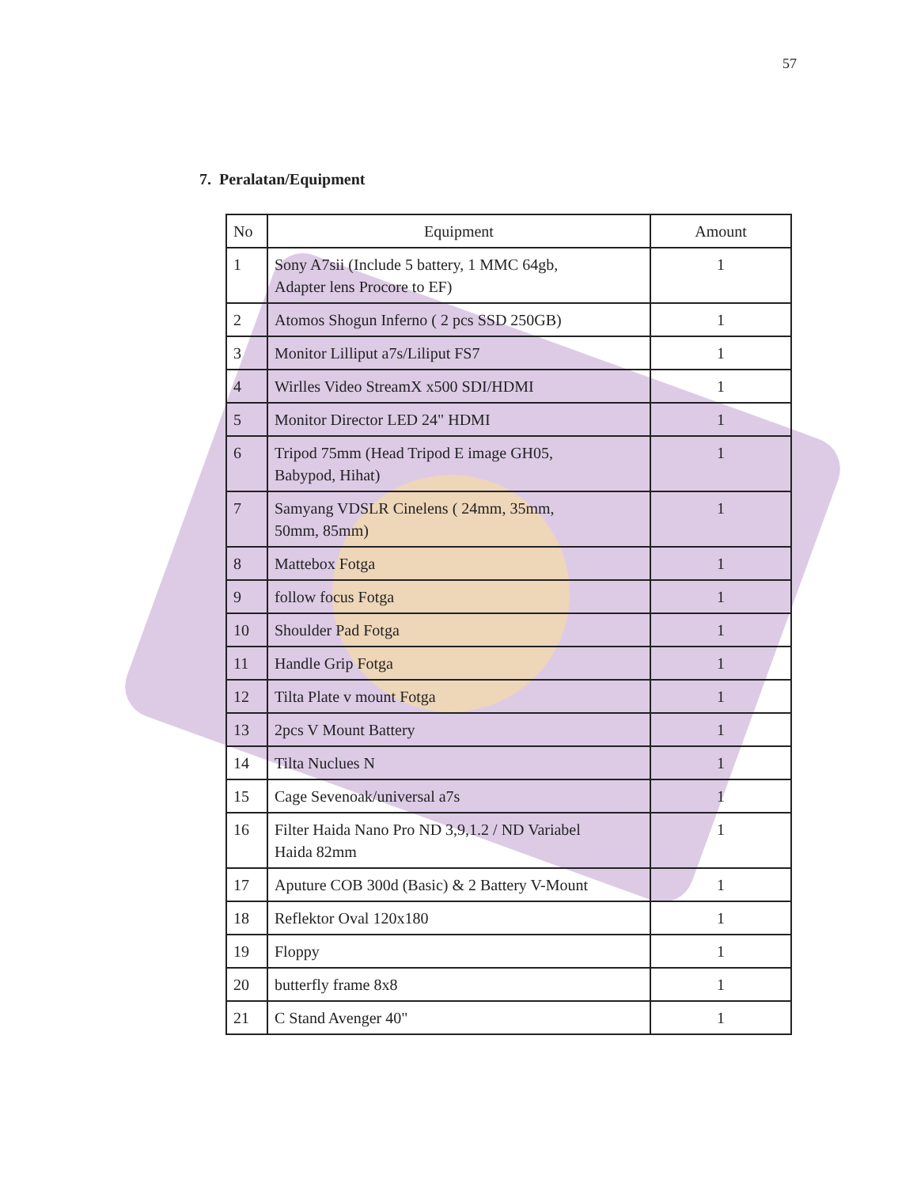57
7. Peralatan/Equipment
| No | Equipment | Amount |
| --- | --- | --- |
| 1 | Sony A7sii (Include 5 battery, 1 MMC 64gb, Adapter lens Procore to EF) | 1 |
| 2 | Atomos Shogun Inferno ( 2 pcs SSD 250GB) | 1 |
| 3 | Monitor Lilliput a7s/Liliput FS7 | 1 |
| 4 | Wirlles Video StreamX x500 SDI/HDMI | 1 |
| 5 | Monitor Director LED 24" HDMI | 1 |
| 6 | Tripod 75mm (Head Tripod E image GH05, Babypod, Hihat) | 1 |
| 7 | Samyang VDSLR Cinelens ( 24mm, 35mm, 50mm, 85mm) | 1 |
| 8 | Mattebox Fotga | 1 |
| 9 | follow focus Fotga | 1 |
| 10 | Shoulder Pad Fotga | 1 |
| 11 | Handle Grip Fotga | 1 |
| 12 | Tilta Plate v mount Fotga | 1 |
| 13 | 2pcs V Mount Battery | 1 |
| 14 | Tilta Nuclues N | 1 |
| 15 | Cage Sevenoak/universal a7s | 1 |
| 16 | Filter Haida Nano Pro ND 3,9,1.2 / ND Variabel Haida 82mm | 1 |
| 17 | Aputure COB 300d (Basic) & 2 Battery V-Mount | 1 |
| 18 | Reflektor Oval 120x180 | 1 |
| 19 | Floppy | 1 |
| 20 | butterfly frame 8x8 | 1 |
| 21 | C Stand Avenger 40" | 1 |